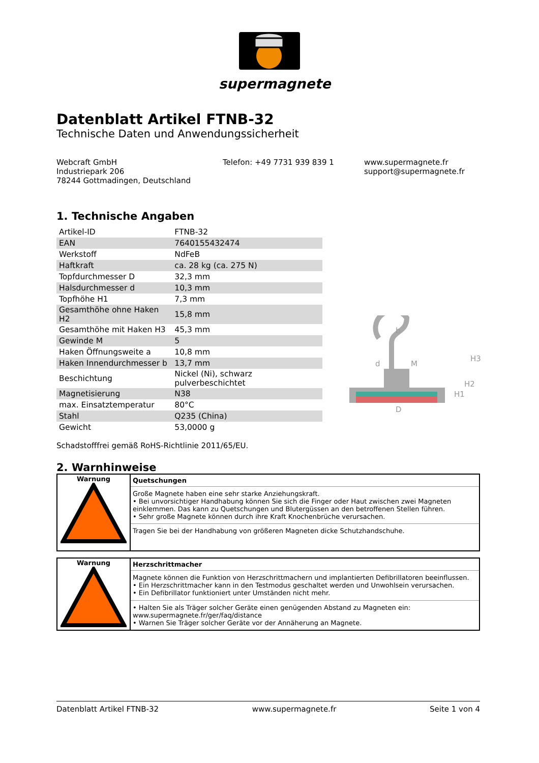supermagnete
Datenblatt Artikel FTNB-32
Technische Daten und Anwendungssicherheit
Webcraft GmbH
Industriepark 206
78244 Gottmadingen, Deutschland
Telefon: +49 7731 939 839 1 www.supermagnete.fr
support@supermagnete.fr
1. Technische Angaben
| Artikel-ID | FTNB-32 |
| EAN | 7640155432474 |
| Werkstoff | NdFeB |
| Haftkraft | ca. 28 kg (ca. 275 N) |
| Topfdurchmesser D | 32,3 mm |
| Halsdurchmesser d | 10,3 mm |
| Topfhöhe H1 | 7,3 mm |
| Gesamthöhe ohne Haken H2 | 15,8 mm |
| Gesamthöhe mit Haken H3 | 45,3 mm |
| Gewinde M | 5 |
| Haken Öffnungsweite a | 10,8 mm |
| Haken Innendurchmesser b | 13,7 mm |
| Beschichtung | Nickel (Ni), schwarz pulverbeschichtet |
| Magnetisierung | N38 |
| max. Einsatztemperatur | 80°C |
| Stahl | Q235 (China) |
| Gewicht | 53,0000 g |
Schadstofffrei gemäß RoHS-Richtlinie 2011/65/EU.
2. Warnhinweise
| Warnung | Quetschungen |
| | Große Magnete haben eine sehr starke Anziehungskraft. • Bei unvorsichtiger Handhabung können Sie sich die Finger oder Haut zwischen zwei Magneten einklemmen. Das kann zu Quetschungen und Blutergüssen an den betroffenen Stellen führen. • Sehr große Magnete können durch ihre Kraft Knochenbrüche verursachen. |
| | Tragen Sie bei der Handhabung von größeren Magneten dicke Schutzhandschuhe. |
| Warnung | Herzschrittmacher |
| | Magnete können die Funktion von Herzschrittmachern und implantierten Defibrillatoren beeinflussen. • Ein Herzschrittmacher kann in den Testmodus geschaltet werden und Unwohlsein verursachen. • Ein Defibrillator funktioniert unter Umständen nicht mehr. |
| | • Halten Sie als Träger solcher Geräte einen genügenden Abstand zu Magneten ein: www.supermagnete.fr/ger/faq/distance • Warnen Sie Träger solcher Geräte vor der Annäherung an Magnete. |
D
d
M
b
H3
H2
H1
Datenblatt Artikel FTNB-32 www.supermagnete.fr Seite 1 von 4